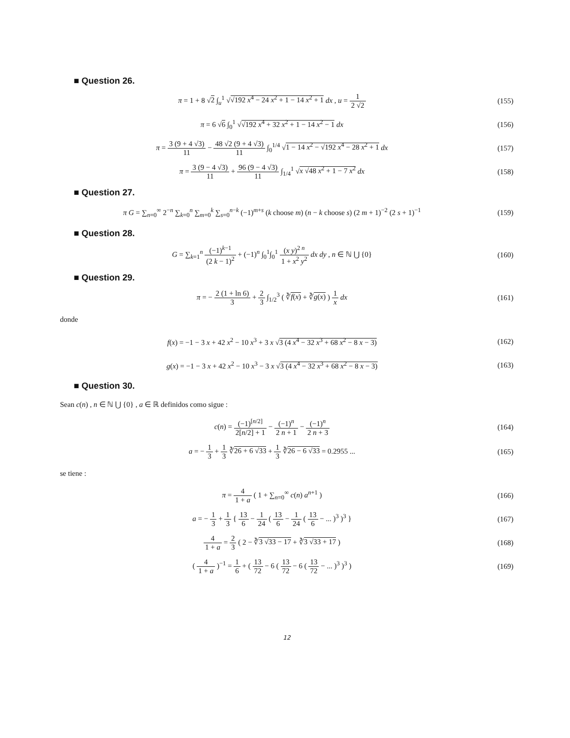■ Question 26.
π = 1 + 8 √2 ∫<sub>u</sub><sup>1</sup> √√192 x<sup>4</sup> − 24 x<sup>2</sup> + 1 − 14 x<sup>2</sup> + 1 dx , u = 1 2 √2
(155)
π = 6 √6 ∫<sub>0</sub><sup>1</sup> √√192 x<sup>4</sup> + 32 x<sup>2</sup> + 1 − 14 x<sup>2</sup> − 1 dx
(156)
π = 3 (9 + 4 √3) 11 − 48 √2 (9 + 4 √3) 11 ∫<sub>0</sub><sup>1/4</sup> √1 − 14 x<sup>2</sup> − √192 x<sup>4</sup> − 28 x<sup>2</sup> + 1 dx
(157)
π = 3 (9 − 4 √3) 11 + 96 (9 − 4 √3) 11 ∫<sub>1/4</sub><sup>1</sup> √x √48 x<sup>2</sup> + 1 − 7 x<sup>2</sup> dx
(158)
■ Question 27.
π G = ∑<sub>n=0</sub><sup>∞</sup> 2<sup>−n</sup> ∑<sub>k=0</sub><sup>n</sup> ∑<sub>m=0</sub><sup>k</sup> ∑<sub>s=0</sub><sup>n−k</sup> (−1)<sup>m+s</sup> (k choose m) (n − k choose s) (2 m + 1)<sup>−2</sup> (2 s + 1)<sup>−1</sup>
(159)
■ Question 28.
G = ∑<sub>k=1</sub><sup>n</sup> (−1)<sup>k−1</sup> (2 k − 1)<sup>2</sup> + (−1)<sup>n</sup> ∫<sub>0</sub><sup>1</sup>∫<sub>0</sub><sup>1</sup> (x y)<sup>2 n</sup> 1 + x<sup>2</sup> y<sup>2</sup> dx dy , n ∈ ℕ ⋃ {0}
(160)
■ Question 29.
π = − 2 (1 + ln 6) 3 + 2 3 ∫<sub>1/2</sub><sup>3</sup> ( ∛f(x) + ∛g(x) ) 1 x dx
(161)
donde
f(x) = −1 − 3 x + 42 x<sup>2</sup> − 10 x<sup>3</sup> + 3 x √3 (4 x<sup>4</sup> − 32 x<sup>3</sup> + 68 x<sup>2</sup> − 8 x − 3)
(162)
g(x) = −1 − 3 x + 42 x<sup>2</sup> − 10 x<sup>3</sup> − 3 x √3 (4 x<sup>4</sup> − 32 x<sup>3</sup> + 68 x<sup>2</sup> − 8 x − 3)
(163)
■ Question 30.
Sean c(n) , n ∈ ℕ ⋃ {0} , a ∈ ℝ definidos como sigue :
c(n) = (−1)<sup>[n/2]</sup> 2[n/2] + 1 − (−1)<sup>n</sup> 2 n + 1 − (−1)<sup>n</sup> 2 n + 3
(164)
a = − 1 3 + 1 3 ∛26 + 6 √33 + 1 3 ∛26 − 6 √33 = 0.2955 ...
(165)
se tiene :
π = 4 1 + a ( 1 + ∑<sub>n=0</sub><sup>∞</sup> c(n) a<sup>n+1</sup> )
(166)
a = − 1 3 + 1 3 { 13 6 − 1 24 ( 13 6 − 1 24 ( 13 6 − ... )<sup>3</sup> )<sup>3</sup> }
(167)
4 1 + a = 2 3 ( 2 − ∛3 √33 − 17 + ∛3 √33 + 17 )
(168)
( 4 1 + a )<sup>−1</sup> = 1 6 + ( 13 72 − 6 ( 13 72 − 6 ( 13 72 − ... )<sup>3</sup> )<sup>3</sup> )
(169)
12